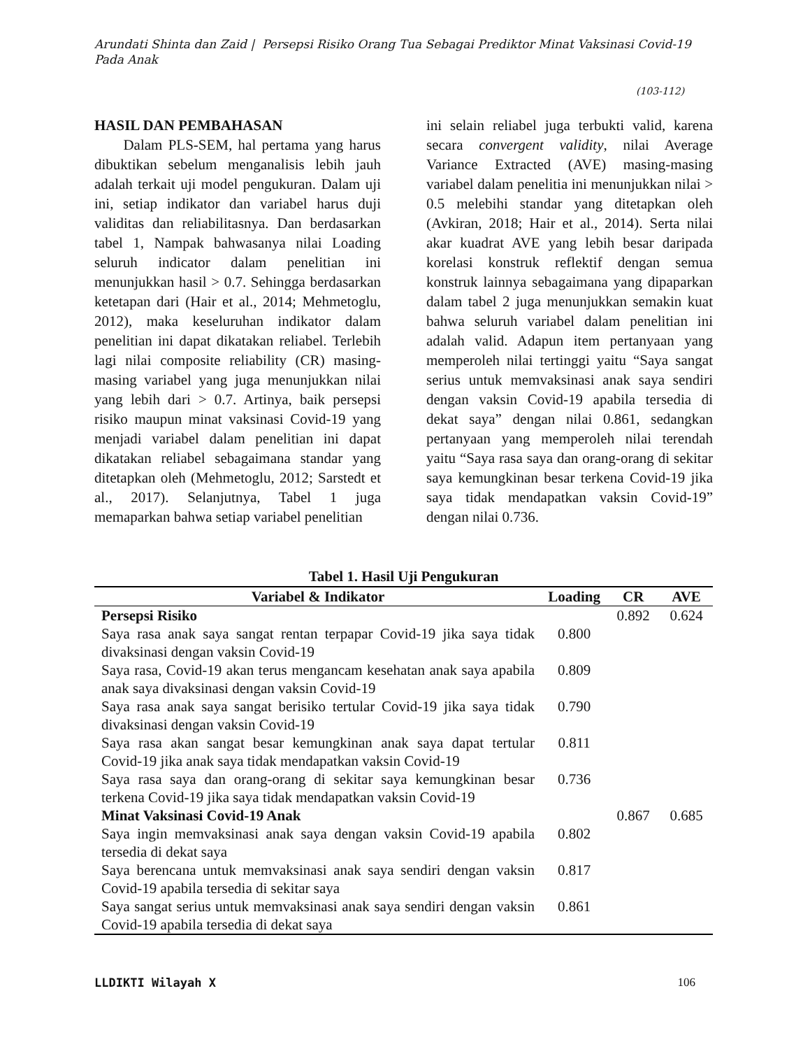Arundati Shinta dan Zaid | Persepsi Risiko Orang Tua Sebagai Prediktor Minat Vaksinasi Covid-19 Pada Anak
(103-112)
HASIL DAN PEMBAHASAN
Dalam PLS-SEM, hal pertama yang harus dibuktikan sebelum menganalisis lebih jauh adalah terkait uji model pengukuran. Dalam uji ini, setiap indikator dan variabel harus duji validitas dan reliabilitasnya. Dan berdasarkan tabel 1, Nampak bahwasanya nilai Loading seluruh indicator dalam penelitian ini menunjukkan hasil > 0.7. Sehingga berdasarkan ketetapan dari (Hair et al., 2014; Mehmetoglu, 2012), maka keseluruhan indikator dalam penelitian ini dapat dikatakan reliabel. Terlebih lagi nilai composite reliability (CR) masing-masing variabel yang juga menunjukkan nilai yang lebih dari > 0.7. Artinya, baik persepsi risiko maupun minat vaksinasi Covid-19 yang menjadi variabel dalam penelitian ini dapat dikatakan reliabel sebagaimana standar yang ditetapkan oleh (Mehmetoglu, 2012; Sarstedt et al., 2017). Selanjutnya, Tabel 1 juga memaparkan bahwa setiap variabel penelitian
ini selain reliabel juga terbukti valid, karena secara convergent validity, nilai Average Variance Extracted (AVE) masing-masing variabel dalam penelitia ini menunjukkan nilai > 0.5 melebihi standar yang ditetapkan oleh (Avkiran, 2018; Hair et al., 2014). Serta nilai akar kuadrat AVE yang lebih besar daripada korelasi konstruk reflektif dengan semua konstruk lainnya sebagaimana yang dipaparkan dalam tabel 2 juga menunjukkan semakin kuat bahwa seluruh variabel dalam penelitian ini adalah valid. Adapun item pertanyaan yang memperoleh nilai tertinggi yaitu “Saya sangat serius untuk memvaksinasi anak saya sendiri dengan vaksin Covid-19 apabila tersedia di dekat saya” dengan nilai 0.861, sedangkan pertanyaan yang memperoleh nilai terendah yaitu “Saya rasa saya dan orang-orang di sekitar saya kemungkinan besar terkena Covid-19 jika saya tidak mendapatkan vaksin Covid-19” dengan nilai 0.736.
Tabel 1. Hasil Uji Pengukuran
| Variabel & Indikator | Loading | CR | AVE |
| --- | --- | --- | --- |
| Persepsi Risiko | | 0.892 | 0.624 |
| Saya rasa anak saya sangat rentan terpapar Covid-19 jika saya tidak divaksinasi dengan vaksin Covid-19 | 0.800 | | |
| Saya rasa, Covid-19 akan terus mengancam kesehatan anak saya apabila anak saya divaksinasi dengan vaksin Covid-19 | 0.809 | | |
| Saya rasa anak saya sangat berisiko tertular Covid-19 jika saya tidak divaksinasi dengan vaksin Covid-19 | 0.790 | | |
| Saya rasa akan sangat besar kemungkinan anak saya dapat tertular Covid-19 jika anak saya tidak mendapatkan vaksin Covid-19 | 0.811 | | |
| Saya rasa saya dan orang-orang di sekitar saya kemungkinan besar terkena Covid-19 jika saya tidak mendapatkan vaksin Covid-19 | 0.736 | | |
| Minat Vaksinasi Covid-19 Anak | | 0.867 | 0.685 |
| Saya ingin memvaksinasi anak saya dengan vaksin Covid-19 apabila tersedia di dekat saya | 0.802 | | |
| Saya berencana untuk memvaksinasi anak saya sendiri dengan vaksin Covid-19 apabila tersedia di sekitar saya | 0.817 | | |
| Saya sangat serius untuk memvaksinasi anak saya sendiri dengan vaksin Covid-19 apabila tersedia di dekat saya | 0.861 | | |
LLDIKTI Wilayah X 106